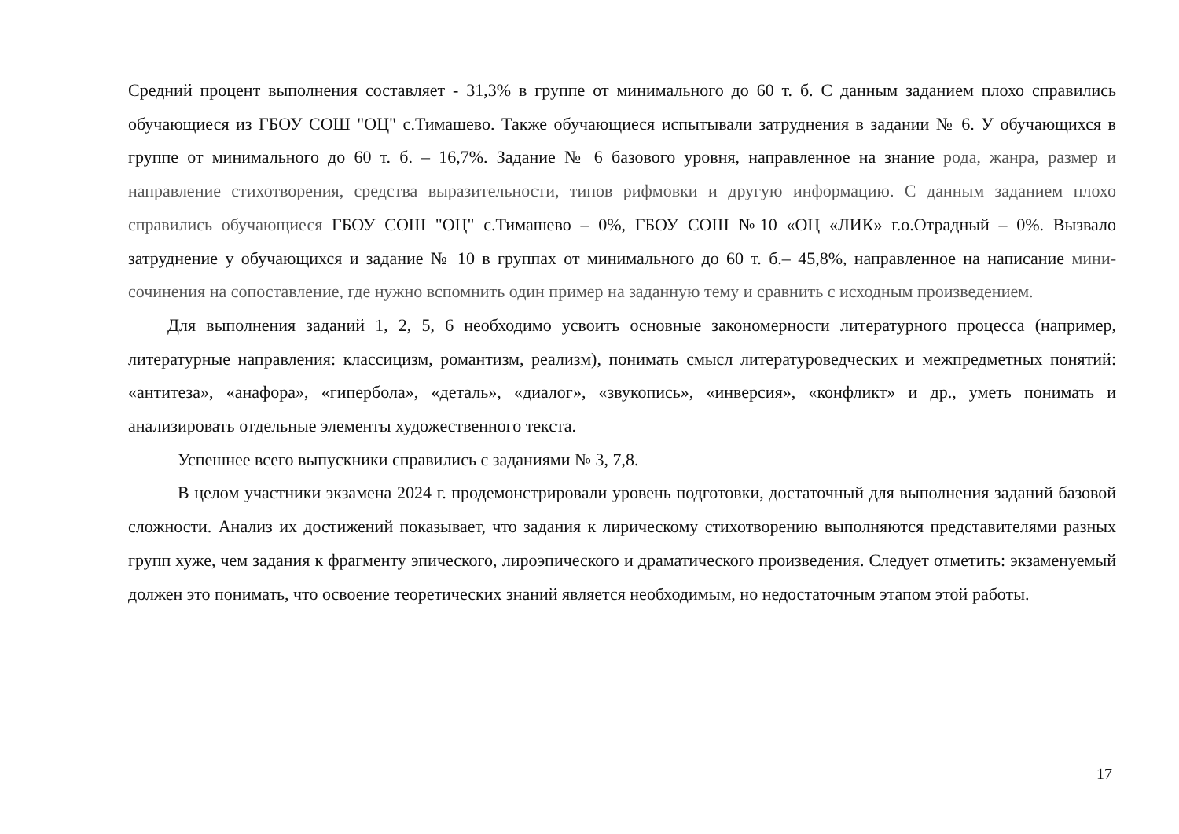Средний процент выполнения составляет - 31,3% в группе от минимального до 60 т. б. С данным заданием плохо справились обучающиеся из ГБОУ СОШ "ОЦ" с.Тимашево. Также обучающиеся испытывали затруднения в задании № 6. У обучающихся в группе от минимального до 60 т. б. – 16,7%. Задание № 6 базового уровня, направленное на знание рода, жанра, размер и направление стихотворения, средства выразительности, типов рифмовки и другую информацию. С данным заданием плохо справились обучающиеся ГБОУ СОШ "ОЦ" с.Тимашево – 0%, ГБОУ СОШ №10 «ОЦ «ЛИК» г.о.Отрадный – 0%. Вызвало затруднение у обучающихся и задание № 10 в группах от минимального до 60 т. б.– 45,8%, направленное на написание мини-сочинения на сопоставление, где нужно вспомнить один пример на заданную тему и сравнить с исходным произведением.
Для выполнения заданий 1, 2, 5, 6 необходимо усвоить основные закономерности литературного процесса (например, литературные направления: классицизм, романтизм, реализм), понимать смысл литературоведческих и межпредметных понятий: «антитеза», «анафора», «гипербола», «деталь», «диалог», «звукопись», «инверсия», «конфликт» и др., уметь понимать и анализировать отдельные элементы художественного текста.
Успешнее всего выпускники справились с заданиями № 3, 7,8.
В целом участники экзамена 2024 г. продемонстрировали уровень подготовки, достаточный для выполнения заданий базовой сложности. Анализ их достижений показывает, что задания к лирическому стихотворению выполняются представителями разных групп хуже, чем задания к фрагменту эпического, лироэпического и драматического произведения. Следует отметить: экзаменуемый должен это понимать, что освоение теоретических знаний является необходимым, но недостаточным этапом этой работы.
17